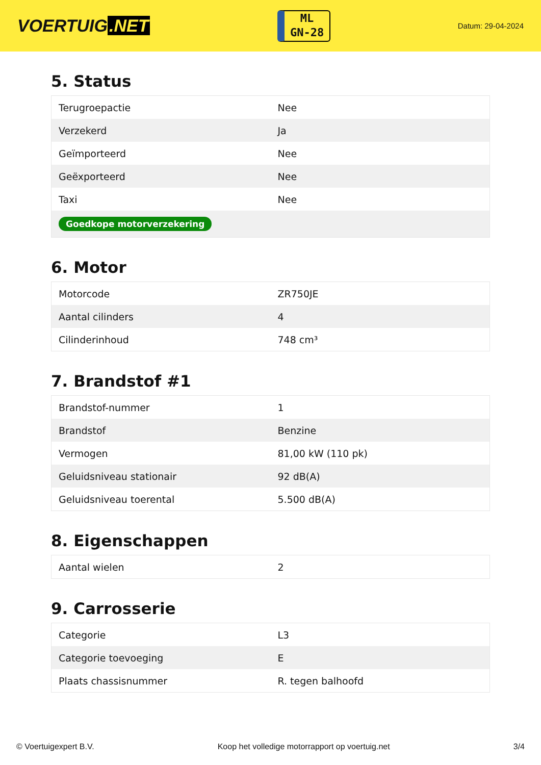VOERTUIG.NET
ML
GN-28
Datum: 29-04-2024
5. Status
| Terugroepactie | Nee |
| Verzekerd | Ja |
| Geïmporteerd | Nee |
| Geëxporteerd | Nee |
| Taxi | Nee |
| Goedkope motorverzekering | |
6. Motor
| Motorcode | ZR750JE |
| Aantal cilinders | 4 |
| Cilinderinhoud | 748 cm³ |
7. Brandstof #1
| Brandstof-nummer | 1 |
| Brandstof | Benzine |
| Vermogen | 81,00 kW (110 pk) |
| Geluidsniveau stationair | 92 dB(A) |
| Geluidsniveau toerental | 5.500 dB(A) |
8. Eigenschappen
| Aantal wielen | 2 |
9. Carrosserie
| Categorie | L3 |
| Categorie toevoeging | E |
| Plaats chassisnummer | R. tegen balhoofd |
© Voertuigexpert B.V. Koop het volledige motorrapport op voertuig.net 3/4